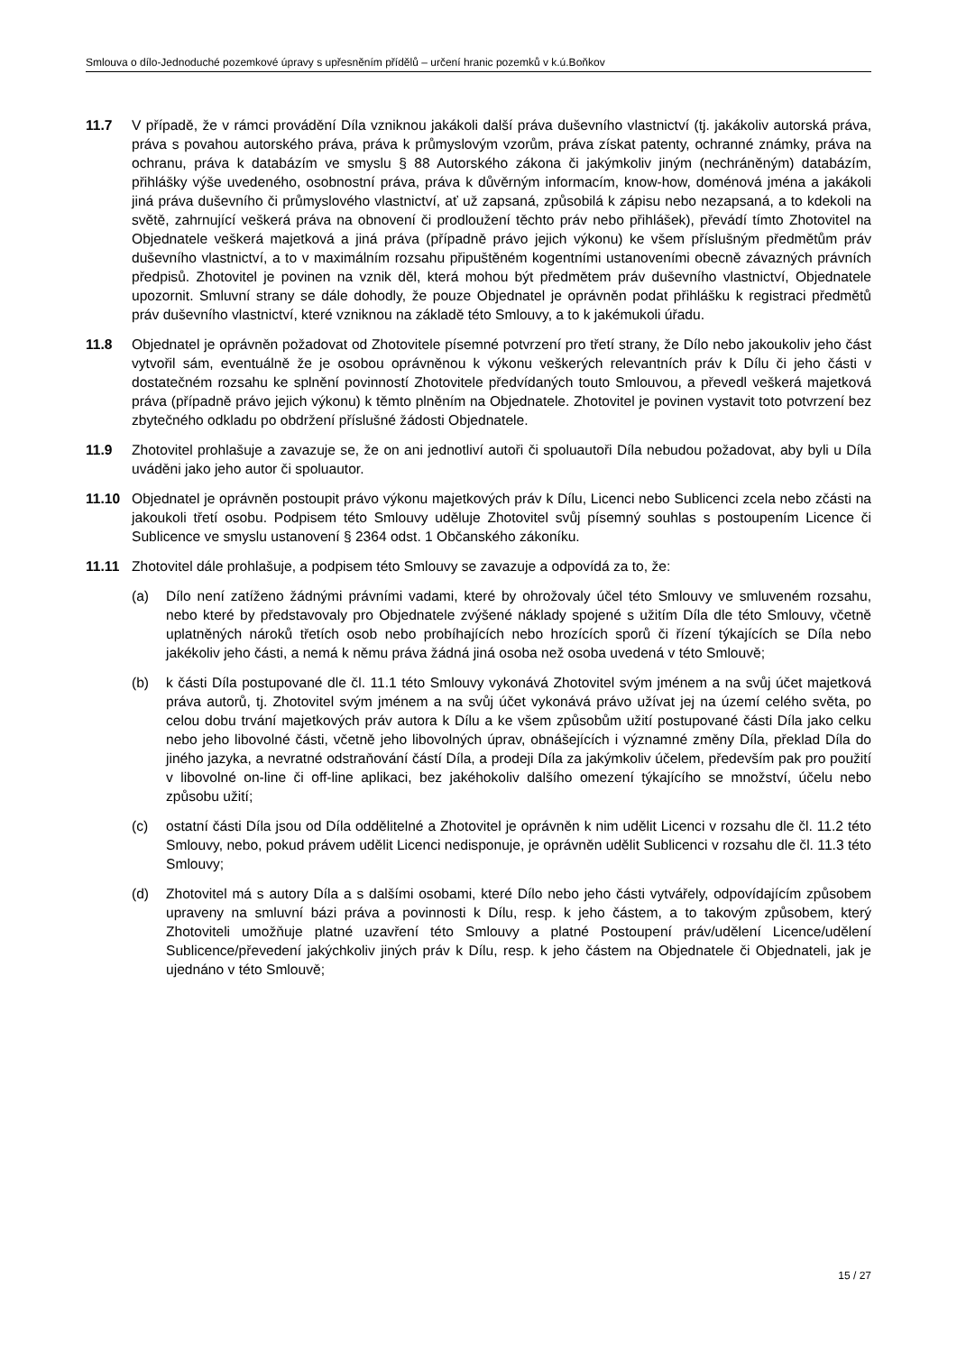Smlouva o dílo-Jednoduché pozemkové úpravy s upřesněním přídělů – určení hranic pozemků v k.ú.Boňkov
11.7 V případě, že v rámci provádění Díla vzniknou jakákoli další práva duševního vlastnictví (tj. jakákoliv autorská práva, práva s povahou autorského práva, práva k průmyslovým vzorům, práva získat patenty, ochranné známky, práva na ochranu, práva k databázím ve smyslu § 88 Autorského zákona či jakýmkoliv jiným (nechráněným) databázím, přihlášky výše uvedeného, osobnostní práva, práva k důvěrným informacím, know-how, doménová jména a jakákoli jiná práva duševního či průmyslového vlastnictví, ať už zapsaná, způsobilá k zápisu nebo nezapsaná, a to kdekoli na světě, zahrnující veškerá práva na obnovení či prodloužení těchto práv nebo přihlášek), převádí tímto Zhotovitel na Objednatele veškerá majetková a jiná práva (případně právo jejich výkonu) ke všem příslušným předmětům práv duševního vlastnictví, a to v maximálním rozsahu připuštěném kogentními ustanoveními obecně závazných právních předpisů. Zhotovitel je povinen na vznik děl, která mohou být předmětem práv duševního vlastnictví, Objednatele upozornit. Smluvní strany se dále dohodly, že pouze Objednatel je oprávněn podat přihlášku k registraci předmětů práv duševního vlastnictví, které vzniknou na základě této Smlouvy, a to k jakémukoli úřadu.
11.8 Objednatel je oprávněn požadovat od Zhotovitele písemné potvrzení pro třetí strany, že Dílo nebo jakoukoliv jeho část vytvořil sám, eventuálně že je osobou oprávněnou k výkonu veškerých relevantních práv k Dílu či jeho části v dostatečném rozsahu ke splnění povinností Zhotovitele předvídaných touto Smlouvou, a převedl veškerá majetková práva (případně právo jejich výkonu) k těmto plněním na Objednatele. Zhotovitel je povinen vystavit toto potvrzení bez zbytečného odkladu po obdržení příslušné žádosti Objednatele.
11.9 Zhotovitel prohlašuje a zavazuje se, že on ani jednotliví autoři či spoluautoři Díla nebudou požadovat, aby byli u Díla uváděni jako jeho autor či spoluautor.
11.10 Objednatel je oprávněn postoupit právo výkonu majetkových práv k Dílu, Licenci nebo Sublicenci zcela nebo zčásti na jakoukoli třetí osobu. Podpisem této Smlouvy uděluje Zhotovitel svůj písemný souhlas s postoupením Licence či Sublicence ve smyslu ustanovení § 2364 odst. 1 Občanského zákoníku.
11.11 Zhotovitel dále prohlašuje, a podpisem této Smlouvy se zavazuje a odpovídá za to, že:
(a) Dílo není zatíženo žádnými právními vadami, které by ohrožovaly účel této Smlouvy ve smluveném rozsahu, nebo které by představovaly pro Objednatele zvýšené náklady spojené s užitím Díla dle této Smlouvy, včetně uplatněných nároků třetích osob nebo probíhajících nebo hrozících sporů či řízení týkajících se Díla nebo jakékoliv jeho části, a nemá k němu práva žádná jiná osoba než osoba uvedená v této Smlouvě;
(b) k části Díla postupované dle čl. 11.1 této Smlouvy vykonává Zhotovitel svým jménem a na svůj účet majetková práva autorů, tj. Zhotovitel svým jménem a na svůj účet vykonává právo užívat jej na území celého světa, po celou dobu trvání majetkových práv autora k Dílu a ke všem způsobům užití postupované části Díla jako celku nebo jeho libovolné části, včetně jeho libovolných úprav, obnášejících i významné změny Díla, překlad Díla do jiného jazyka, a nevratné odstraňování částí Díla, a prodeji Díla za jakýmkoliv účelem, především pak pro použití v libovolné on-line či off-line aplikaci, bez jakéhokoliv dalšího omezení týkajícího se množství, účelu nebo způsobu užití;
(c) ostatní části Díla jsou od Díla oddělitelné a Zhotovitel je oprávněn k nim udělit Licenci v rozsahu dle čl. 11.2 této Smlouvy, nebo, pokud právem udělit Licenci nedisponuje, je oprávněn udělit Sublicenci v rozsahu dle čl. 11.3 této Smlouvy;
(d) Zhotovitel má s autory Díla a s dalšími osobami, které Dílo nebo jeho části vytvářely, odpovídajícím způsobem upraveny na smluvní bázi práva a povinnosti k Dílu, resp. k jeho částem, a to takovým způsobem, který Zhotoviteli umožňuje platné uzavření této Smlouvy a platné Postoupení práv/udělení Licence/udělení Sublicence/převedení jakýchkoliv jiných práv k Dílu, resp. k jeho částem na Objednatele či Objednateli, jak je ujednáno v této Smlouvě;
15 / 27